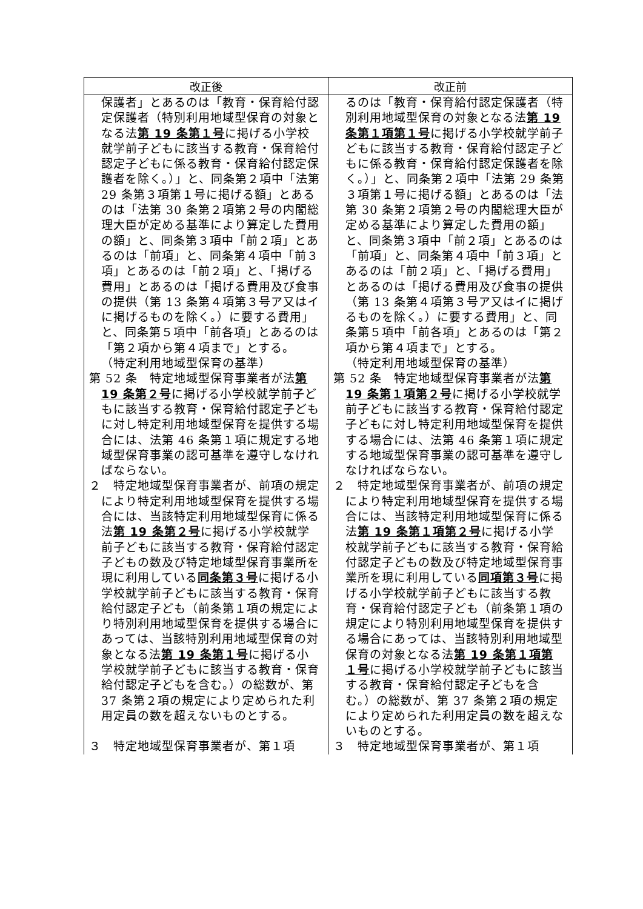| 改正後 | 改正前 |
| --- | --- |
| 保護者」とあるのは「教育・保育給付認定保護者（特別利用地域型保育の対象となる法 第 19 条第１号 に掲げる小学校就学前子どもに該当する教育・保育給付認定子どもに係る教育・保育給付認定保護者を除く。）」と、同条第２項中「法第 29 条第３項第１号に掲げる額」とあるのは「法第 30 条第２項第２号の内閣総理大臣が定める基準により算定した費用の額」と、同条第３項中「前２項」とあるのは「前項」と、同条第４項中「前３項」とあるのは「前２項」と、「掲げる費用」とあるのは「掲げる費用及び食事の提供（第 13 条第４項第３号ア又はイに掲げるものを除く。）に要する費用」と、同条第５項中「前各項」とあるのは「第２項から第４項まで」とする。 （特定利用地域型保育の基準） 第 52 条 特定地域型保育事業者が法 第 19 条第２号 に掲げる小学校就学前子どもに該当する教育・保育給付認定子どもに対し特定利用地域型保育を提供する場合には、法第 46 条第１項に規定する地域型保育事業の認可基準を遵守しなければならない。 ２ 特定地域型保育事業者が、前項の規定により特定利用地域型保育を提供する場合には、当該特定利用地域型保育に係る法 第 19 条第２号 に掲げる小学校就学前子どもに該当する教育・保育給付認定子どもの数及び特定地域型保育事業所を現に利用している 同条第３号 に掲げる小学校就学前子どもに該当する教育・保育給付認定子ども（前条第１項の規定により特別利用地域型保育を提供する場合にあっては、当該特別利用地域型保育の対象となる法 第 19 条第１号 に掲げる小学校就学前子どもに該当する教育・保育給付認定子どもを含む。）の総数が、第 37 条第２項の規定により定められた利用定員の数を超えないものとする。 ３ 特定地域型保育事業者が、第１項 | るのは「教育・保育給付認定保護者（特別利用地域型保育の対象となる法 第 19 条第１項第１号 に掲げる小学校就学前子どもに該当する教育・保育給付認定子どもに係る教育・保育給付認定保護者を除く。）」と、同条第２項中「法第 29 条第３項第１号に掲げる額」とあるのは「法第 30 条第２項第２号の内閣総理大臣が定める基準により算定した費用の額」と、同条第３項中「前２項」とあるのは「前項」と、同条第４項中「前３項」とあるのは「前２項」と、「掲げる費用」とあるのは「掲げる費用及び食事の提供（第 13 条第４項第３号ア又はイに掲げるものを除く。）に要する費用」と、同条第５項中「前各項」とあるのは「第２項から第４項まで」とする。 （特定利用地域型保育の基準） 第 52 条 特定地域型保育事業者が法 第 19 条第１項第２号 に掲げる小学校就学前子どもに該当する教育・保育給付認定子どもに対し特定利用地域型保育を提供する場合には、法第 46 条第１項に規定する地域型保育事業の認可基準を遵守しなければならない。 ２ 特定地域型保育事業者が、前項の規定により特定利用地域型保育を提供する場合には、当該特定利用地域型保育に係る法 第 19 条第１項第２号 に掲げる小学校就学前子どもに該当する教育・保育給付認定子どもの数及び特定地域型保育事業所を現に利用している 同項第３号 に掲げる小学校就学前子どもに該当する教育・保育給付認定子ども（前条第１項の規定により特別利用地域型保育を提供する場合にあっては、当該特別利用地域型保育の対象となる法 第 19 条第１項第１号 に掲げる小学校就学前子どもに該当する教育・保育給付認定子どもを含む。）の総数が、第 37 条第２項の規定により定められた利用定員の数を超えないものとする。 ３ 特定地域型保育事業者が、第１項 |